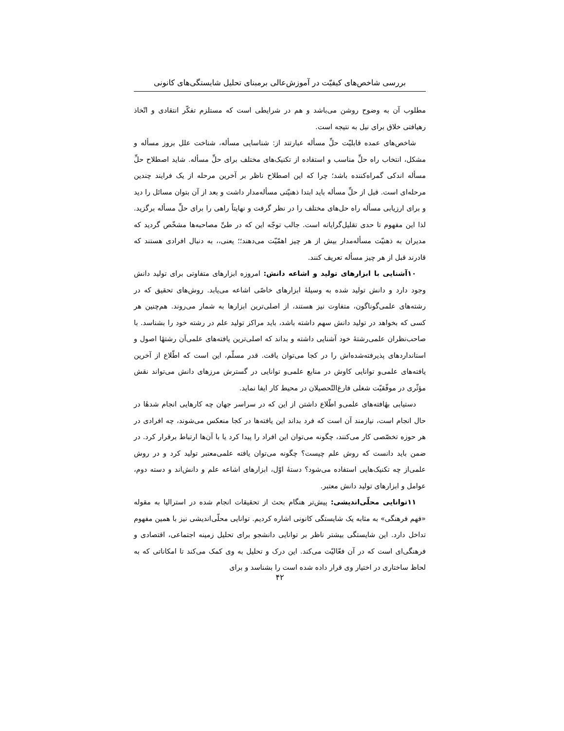بررسی شاخص‌های کیفیّت در آموزش‌عالی برمبنای تحلیل شایستگی‌های کانونی
مطلوب آن به وضوح روشن می‌باشد و هم در شرایطی است که مستلزم تفکّر انتقادی و اتّخاذ رهیافتی خلاق برای نیل به نتیجه است.
شاخص‌های عمده قابلیّت حلِّ مسأله عبارتند از: شناسایی مسأله، شناخت علل بروز مسأله و مشکل، انتخاب راه حلِّ مناسب و استفاده از تکنیک‌های مختلف برای حلِّ مسأله. شاید اصطلاح حلِّ مسأله اندکی گمراه‌کننده باشد؛ چرا که این اصطلاح ناظر بر آخرین مرحله از یک فرایند چندین مرحله‌ای است. قبل از حلِّ مسأله باید ابتدا ذهنیّتی مسأله‌مدار داشت و بعد از آن بتوان مسائل را دید و برای ارزیابی مسأله راه حل‌های مختلف را در نظر گرفت و نهایتاً راهی را برای حلِّ مسأله برگزید. لذا این مفهوم تا حدی تقلیل‌گرایانه است. جالب توجّه این که در طیِّ مصاحبه‌ها مشخّص گردید که مدیران به ذهنیّت مسأله‌مدار بیش از هر چیز اهمّیّت می‌دهند؛؛ یعنی،، به دنبال افرادی هستند که قادرند قبل از هر چیز مسأله تعریف کنند.
۱۰آشنایی با ابزارهای تولید و اشاعه دانش: امروزه ابزارهای متفاوتی برای تولید دانش وجود دارد و دانش تولید شده به وسیلهٔ ابزارهای خاصّی اشاعه می‌یابد. روش‌های تحقیق که در رشته‌های علمی‌گوناگون، متفاوت نیز هستند، از اصلی‌ترین ابزارها به شمار می‌روند. هم‌چنین هر کسی که بخواهد در تولید دانش سهم داشته باشد، باید مراکز تولید علم در رشته خود را بشناسد. با صاحب‌نظران علمی‌رشتهٔ خود آشنایی داشته و بداند که اصلی‌ترین یافته‌های علمی‌آن رشتهٔا اصول و استانداردهای پذیرفته‌شده‌اش را در کجا می‌توان یاقت. قدر مسلّم، این است که اطّلاع از آخرین یافته‌های علمی‌و توانایی کاوش در منابع علمی‌و توانایی در گسترش مرزهای دانش می‌تواند نقش مؤثّری در موفّقیّت شغلی فارغ‌التّحصیلان در محیط کار ایفا نماید.
دستیابی بهٔافته‌های علمی‌و اطّلاع داشتن از این که در سراسر جهان چه کارهایی انجام شدهٔا در حال انجام است، نیازمند آن است که فرد بداند این یافته‌ها در کجا منعکس می‌شوند، چه افرادی در هر حوزه تخصّصی کار می‌کنند، چگونه می‌توان این افراد را پیدا کرد یا با آن‌ها ارتباط برقرار کرد. در ضمن باید دانست که روش علم چیست؟ چگونه می‌توان یافته علمی‌معتبر تولید کرد و در روش علمی‌از چه تکنیک‌هایی استفاده می‌شود؟ دستهٔ اوّل، ابزارهای اشاعه علم و دانش‌اند و دسته دوم، عوامل و ابزارهای تولید دانش معتبر.
۱۱توانایی محلّی‌اندیشی: پیش‌تر هنگام بحث از تحقیقات انجام شده در استرالیا به مقوله «فهم فرهنگی» به مثابه یک شایستگی کانونی اشاره کردیم. توانایی محلّی‌اندیشی نیز با همین مفهوم تداخل دارد. این شایستگی بیشتر ناظر بر توانایی دانشجو برای تحلیل زمینه اجتماعی، اقتصادی و فرهنگی‌ای است که در آن فعّالیّت می‌کند. این درک و تحلیل به وی کمک می‌کند تا امکاناتی که به لحاظ ساختاری در اختیار وی قرار داده شده است را بشناسد و برای
۴۲